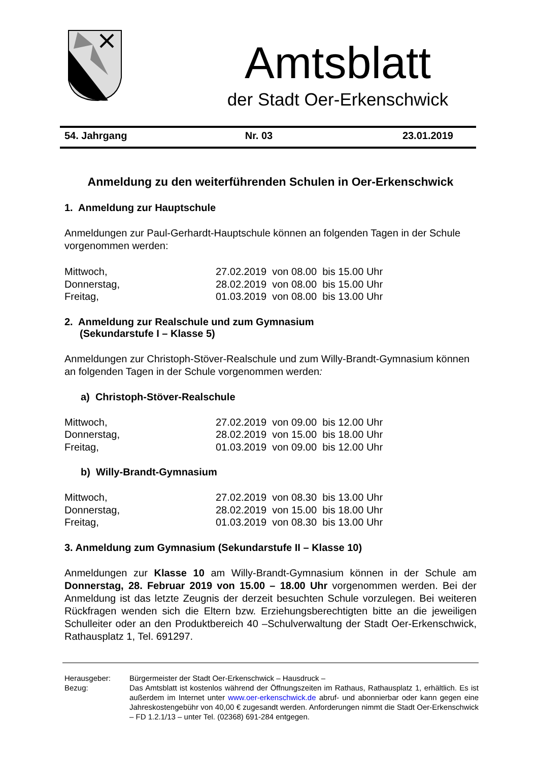Amtsblatt
der Stadt Oer-Erkenschwick
54. Jahrgang Nr. 03 23.01.2019
Anmeldung zu den weiterführenden Schulen in Oer-Erkenschwick
1. Anmeldung zur Hauptschule
Anmeldungen zur Paul-Gerhardt-Hauptschule können an folgenden Tagen in der Schule vorgenommen werden:
| Mittwoch, | 27.02.2019 von 08.00 bis 15.00 Uhr |
| Donnerstag, | 28.02.2019 von 08.00 bis 15.00 Uhr |
| Freitag, | 01.03.2019 von 08.00 bis 13.00 Uhr |
2. Anmeldung zur Realschule und zum Gymnasium
(Sekundarstufe I – Klasse 5)
Anmeldungen zur Christoph-Stöver-Realschule und zum Willy-Brandt-Gymnasium können an folgenden Tagen in der Schule vorgenommen werden:
a) Christoph-Stöver-Realschule
| Mittwoch, | 27.02.2019 von 09.00 bis 12.00 Uhr |
| Donnerstag, | 28.02.2019 von 15.00 bis 18.00 Uhr |
| Freitag, | 01.03.2019 von 09.00 bis 12.00 Uhr |
b) Willy-Brandt-Gymnasium
| Mittwoch, | 27.02.2019 von 08.30 bis 13.00 Uhr |
| Donnerstag, | 28.02.2019 von 15.00 bis 18.00 Uhr |
| Freitag, | 01.03.2019 von 08.30 bis 13.00 Uhr |
3. Anmeldung zum Gymnasium (Sekundarstufe II – Klasse 10)
Anmeldungen zur Klasse 10 am Willy-Brandt-Gymnasium können in der Schule am Donnerstag, 28. Februar 2019 von 15.00 – 18.00 Uhr vorgenommen werden. Bei der Anmeldung ist das letzte Zeugnis der derzeit besuchten Schule vorzulegen. Bei weiteren Rückfragen wenden sich die Eltern bzw. Erziehungsberechtigten bitte an die jeweiligen Schulleiter oder an den Produktbereich 40 –Schulverwaltung der Stadt Oer-Erkenschwick, Rathausplatz 1, Tel. 691297.
| Herausgeber: | Bürgermeister der Stadt Oer-Erkenschwick – Hausdruck – |
| Bezug: | Das Amtsblatt ist kostenlos während der Öffnungszeiten im Rathaus, Rathausplatz 1, erhältlich. Es ist außerdem im Internet unter www.oer-erkenschwick.de abruf- und abonnierbar oder kann gegen eine Jahreskostengebühr von 40,00 € zugesandt werden. Anforderungen nimmt die Stadt Oer-Erkenschwick – FD 1.2.1/13 – unter Tel. (02368) 691-284 entgegen. |